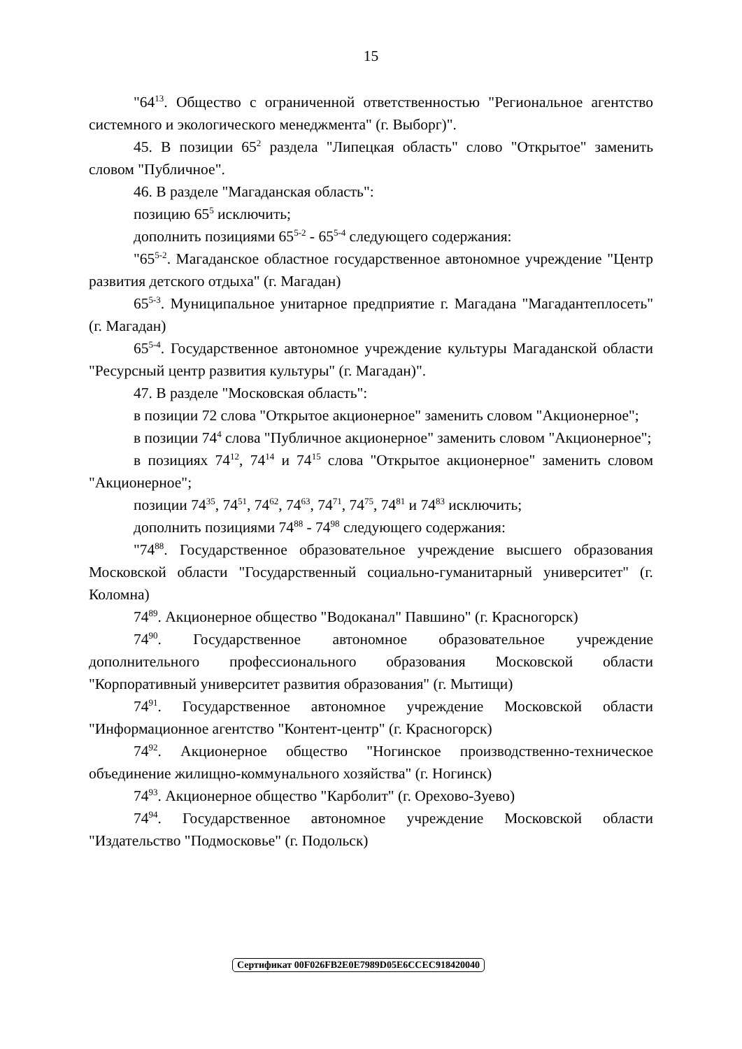15
"64<sup>13</sup>. Общество с ограниченной ответственностью "Региональное агентство системного и экологического менеджмента" (г. Выборг)".
45. В позиции 65<sup>2</sup> раздела "Липецкая область" слово "Открытое" заменить словом "Публичное".
46. В разделе "Магаданская область":
позицию 65<sup>5</sup> исключить;
дополнить позициями 65<sup>5-2</sup> - 65<sup>5-4</sup> следующего содержания:
"65<sup>5-2</sup>. Магаданское областное государственное автономное учреждение "Центр развития детского отдыха" (г. Магадан)
65<sup>5-3</sup>. Муниципальное унитарное предприятие г. Магадана "Магадантеплосеть" (г. Магадан)
65<sup>5-4</sup>. Государственное автономное учреждение культуры Магаданской области "Ресурсный центр развития культуры" (г. Магадан)".
47. В разделе "Московская область":
в позиции 72 слова "Открытое акционерное" заменить словом "Акционерное";
в позиции 74<sup>4</sup> слова "Публичное акционерное" заменить словом "Акционерное";
в позициях 74<sup>12</sup>, 74<sup>14</sup> и 74<sup>15</sup> слова "Открытое акционерное" заменить словом "Акционерное";
позиции 74<sup>35</sup>, 74<sup>51</sup>, 74<sup>62</sup>, 74<sup>63</sup>, 74<sup>71</sup>, 74<sup>75</sup>, 74<sup>81</sup> и 74<sup>83</sup> исключить;
дополнить позициями 74<sup>88</sup> - 74<sup>98</sup> следующего содержания:
"74<sup>88</sup>. Государственное образовательное учреждение высшего образования Московской области "Государственный социально-гуманитарный университет" (г. Коломна)
74<sup>89</sup>. Акционерное общество "Водоканал" Павшино" (г. Красногорск)
74<sup>90</sup>. Государственное автономное образовательное учреждение дополнительного профессионального образования Московской области "Корпоративный университет развития образования" (г. Мытищи)
74<sup>91</sup>. Государственное автономное учреждение Московской области "Информационное агентство "Контент-центр" (г. Красногорск)
74<sup>92</sup>. Акционерное общество "Ногинское производственно-техническое объединение жилищно-коммунального хозяйства" (г. Ногинск)
74<sup>93</sup>. Акционерное общество "Карболит" (г. Орехово-Зуево)
74<sup>94</sup>. Государственное автономное учреждение Московской области "Издательство "Подмосковье" (г. Подольск)
Сертификат 00F026FB2E0E7989D05E6CCEC918420040